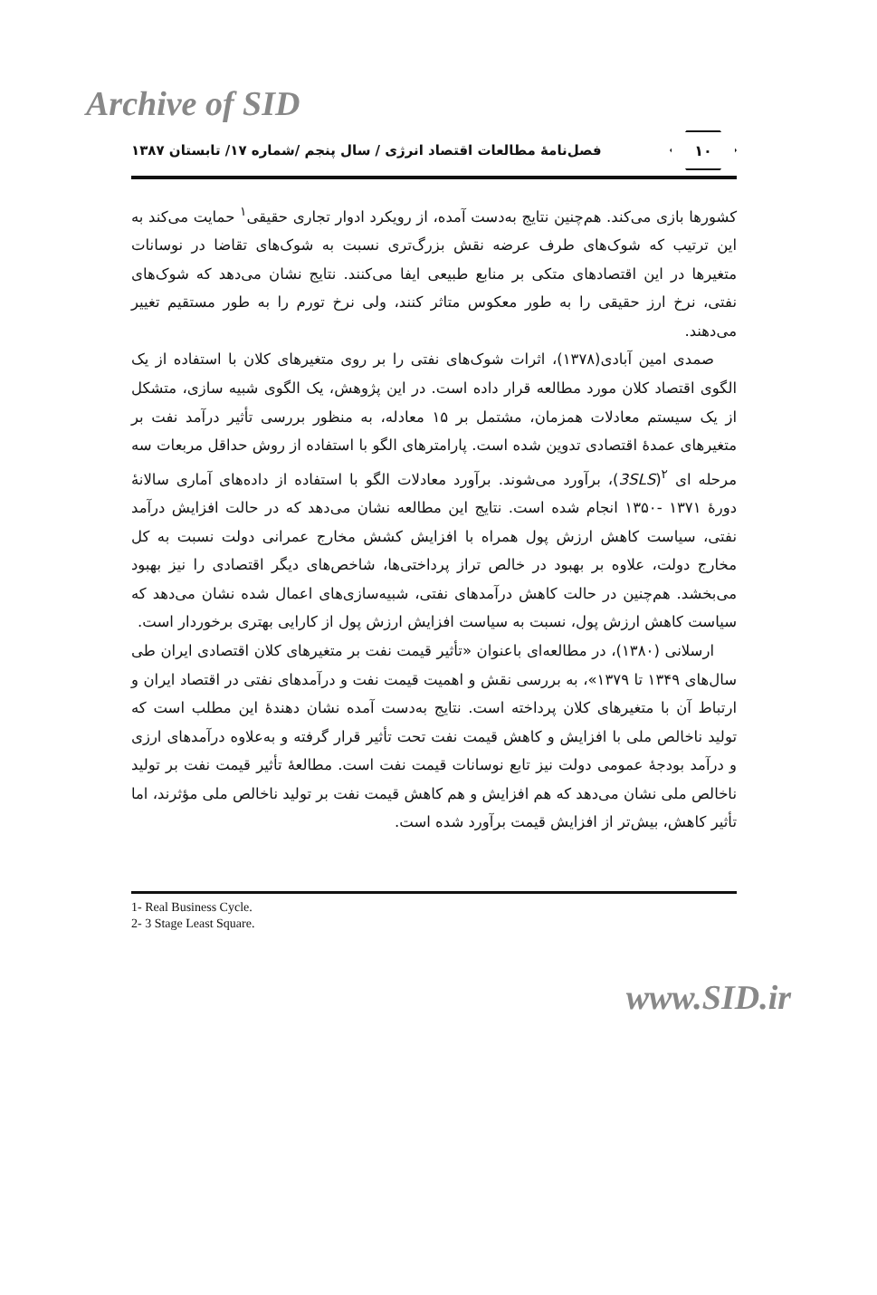Archive of SID
۱۰
فصل‌نامهٔ مطالعات اقتصاد انرژی / سال پنجم /شماره ۱۷/ تابستان ۱۳۸۷
کشورها بازی می‌کند. هم‌چنین نتایج به‌دست آمده، از رویکرد ادوار تجاری حقیقی<sup>۱</sup> حمایت می‌کند به این ترتیب که شوک‌های طرف عرضه نقش بزرگ‌تری نسبت به شوک‌های تقاضا در نوسانات متغیرها در این اقتصادهای متکی بر منابع طبیعی ایفا می‌کنند. نتایج نشان می‌دهد که شوک‌های نفتی، نرخ ارز حقیقی را به طور معکوس متاثر کنند، ولی نرخ تورم را به طور مستقیم تغییر می‌دهند.
صمدی امین آبادی(۱۳۷۸)، اثرات شوک‌های نفتی را بر روی متغیرهای کلان با استفاده از یک الگوی اقتصاد کلان مورد مطالعه قرار داده است. در این پژوهش، یک الگوی شبیه سازی، متشکل از یک سیستم معادلات همزمان، مشتمل بر ۱۵ معادله، به منظور بررسی تأثیر درآمد نفت بر متغیرهای عمدهٔ اقتصادی تدوین شده است. پارامترهای الگو با استفاده از روش حداقل مربعات سه مرحله ای <sup>۲</sup>(3SLS)، برآورد می‌شوند. برآورد معادلات الگو با استفاده از داده‌های آماری سالانهٔ دورهٔ ۱۳۷۱ -۱۳۵۰ انجام شده است. نتایج این مطالعه نشان می‌دهد که در حالت افزایش درآمد نفتی، سیاست کاهش ارزش پول همراه با افزایش کشش مخارج عمرانی دولت نسبت به کل مخارج دولت، علاوه بر بهبود در خالص تراز پرداختی‌ها، شاخص‌های دیگر اقتصادی را نیز بهبود می‌بخشد. هم‌چنین در حالت کاهش درآمدهای نفتی، شبیه‌سازی‌های اعمال شده نشان می‌دهد که سیاست کاهش ارزش پول، نسبت به سیاست افزایش ارزش پول از کارایی بهتری برخوردار است.
ارسلانی (۱۳۸۰)، در مطالعه‌ای باعنوان «تأثیر قیمت نفت بر متغیرهای کلان اقتصادی ایران طی سال‌های ۱۳۴۹ تا ۱۳۷۹»، به بررسی نقش و اهمیت قیمت نفت و درآمدهای نفتی در اقتصاد ایران و ارتباط آن با متغیرهای کلان پرداخته است. نتایج به‌دست آمده نشان دهندهٔ این مطلب است که تولید ناخالص ملی با افزایش و کاهش قیمت نفت تحت تأثیر قرار گرفته و به‌علاوه درآمدهای ارزی و درآمد بودجهٔ عمومی دولت نیز تابع نوسانات قیمت نفت است. مطالعهٔ تأثیر قیمت نفت بر تولید ناخالص ملی نشان می‌دهد که هم افزایش و هم کاهش قیمت نفت بر تولید ناخالص ملی مؤثرند، اما تأثیر کاهش، بیش‌تر از افزایش قیمت برآورد شده است.
1- Real Business Cycle.
2- 3 Stage Least Square.
www.SID.ir